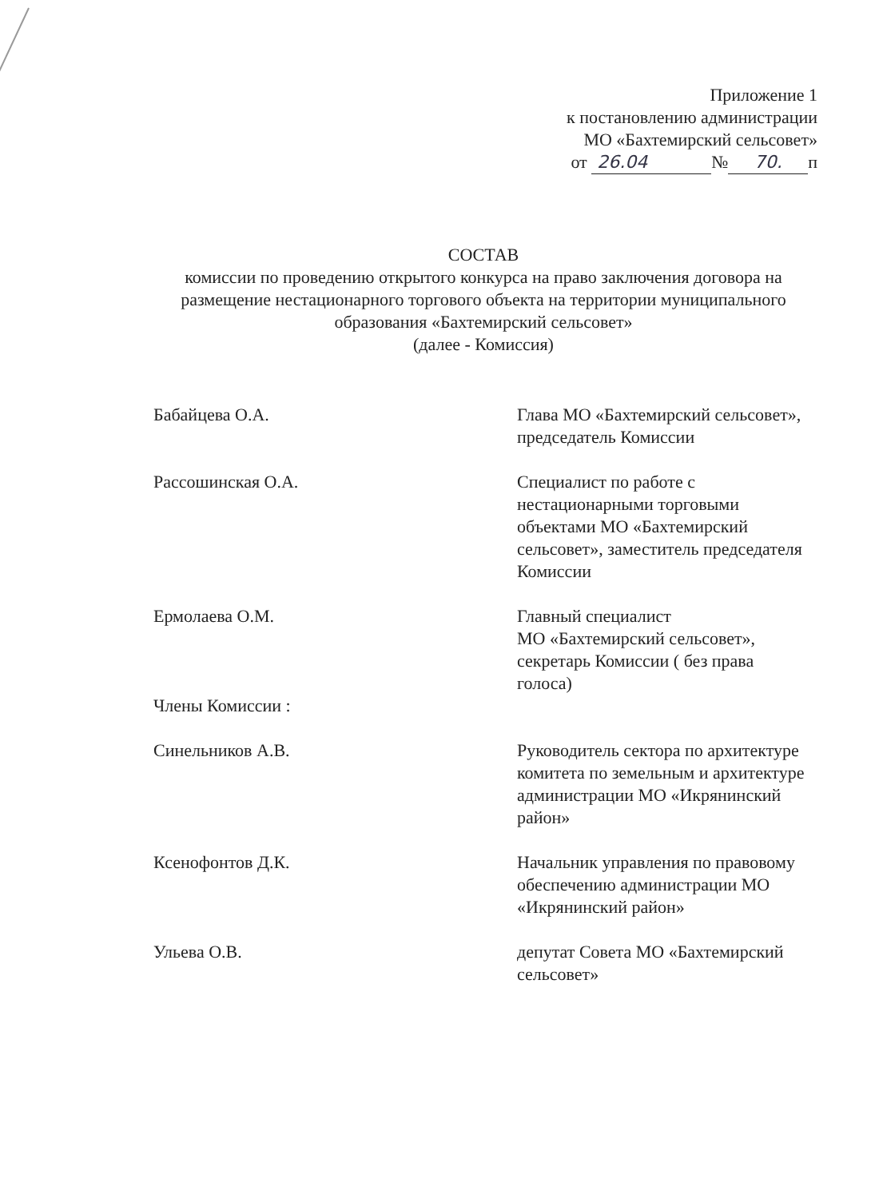Приложение 1
к постановлению администрации
МО «Бахтемирский сельсовет»
от 26.04 № 70. п
СОСТАВ
комиссии по проведению открытого конкурса на право заключения договора на размещение нестационарного торгового объекта на территории муниципального образования «Бахтемирский сельсовет»
(далее - Комиссия)
Бабайцева О.А. Глава МО «Бахтемирский сельсовет»,
председатель Комиссии
Рассошинская О.А. Специалист по работе с нестационарными торговыми объектами МО «Бахтемирский сельсовет», заместитель председателя Комиссии
Ермолаева О.М. Главный специалист
МО «Бахтемирский сельсовет», секретарь Комиссии ( без права голоса)
Члены Комиссии :
Синельников А.В. Руководитель сектора по архитектуре комитета по земельным и архитектуре администрации МО «Икрянинский район»
Ксенофонтов Д.К. Начальник управления по правовому обеспечению администрации МО «Икрянинский район»
Ульева О.В. депутат Совета МО «Бахтемирский сельсовет»